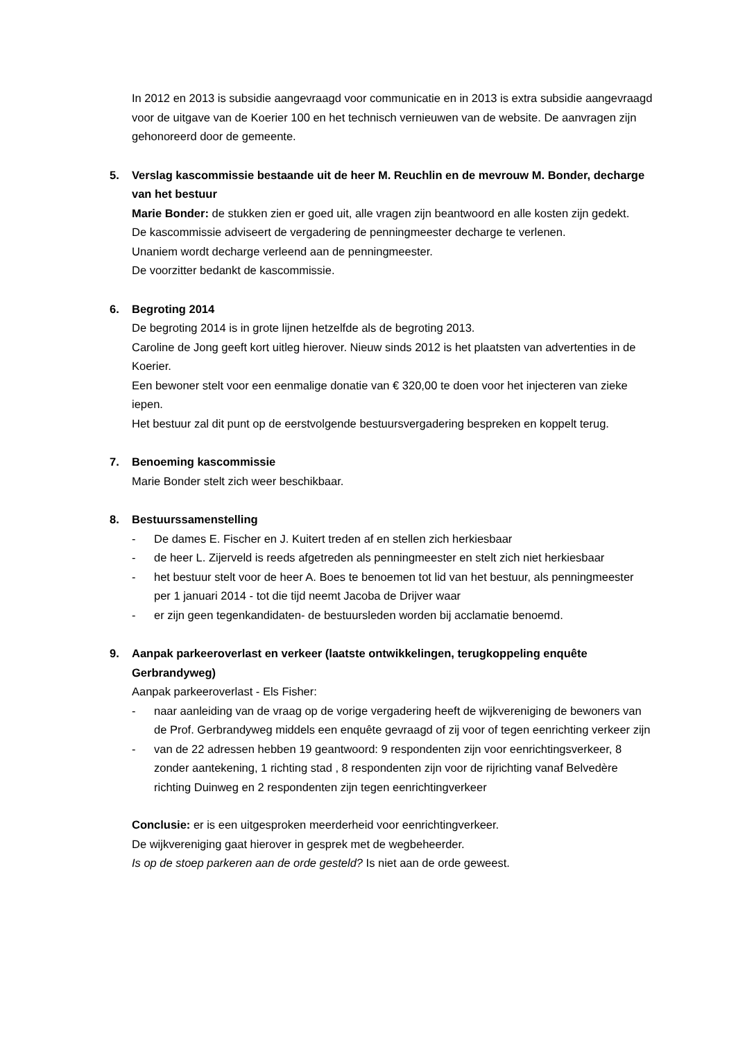In 2012 en 2013 is subsidie aangevraagd voor communicatie en in 2013 is extra subsidie aangevraagd voor de uitgave van de Koerier 100 en het technisch vernieuwen van de website. De aanvragen zijn gehonoreerd door de gemeente.
5. Verslag kascommissie bestaande uit de heer M. Reuchlin en de mevrouw M. Bonder, decharge van het bestuur
Marie Bonder: de stukken zien er goed uit, alle vragen zijn beantwoord en alle kosten zijn gedekt.
De kascommissie adviseert de vergadering de penningmeester decharge te verlenen.
Unaniem wordt decharge verleend aan de penningmeester.
De voorzitter bedankt de kascommissie.
6. Begroting 2014
De begroting 2014 is in grote lijnen hetzelfde als de begroting 2013.
Caroline de Jong geeft kort uitleg hierover. Nieuw sinds 2012 is het plaatsten van advertenties in de Koerier.
Een bewoner stelt voor een eenmalige donatie van € 320,00 te doen voor het injecteren van zieke iepen.
Het bestuur zal dit punt op de eerstvolgende bestuursvergadering bespreken en koppelt terug.
7. Benoeming kascommissie
Marie Bonder stelt zich weer beschikbaar.
8. Bestuurssamenstelling
- De dames E. Fischer en J. Kuitert treden af en stellen zich herkiesbaar
- de heer L. Zijerveld is reeds afgetreden als penningmeester en stelt zich niet herkiesbaar
- het bestuur stelt voor de heer A. Boes te benoemen tot lid van het bestuur, als penningmeester per 1 januari 2014 - tot die tijd neemt Jacoba de Drijver waar
- er zijn geen tegenkandidaten- de bestuursleden worden bij acclamatie benoemd.
9. Aanpak parkeeroverlast en verkeer (laatste ontwikkelingen, terugkoppeling enquête Gerbrandyweg)
Aanpak parkeeroverlast - Els Fisher:
- naar aanleiding van de vraag op de vorige vergadering heeft de wijkvereniging de bewoners van de Prof. Gerbrandyweg middels een enquête gevraagd of zij voor of tegen eenrichting verkeer zijn
- van de 22 adressen hebben 19 geantwoord: 9 respondenten zijn voor eenrichtingsverkeer, 8 zonder aantekening, 1 richting stad , 8 respondenten zijn voor de rijrichting vanaf Belvedère richting Duinweg en 2 respondenten zijn tegen eenrichtingverkeer
Conclusie: er is een uitgesproken meerderheid voor eenrichtingverkeer.
De wijkvereniging gaat hierover in gesprek met de wegbeheerder.
Is op de stoep parkeren aan de orde gesteld? Is niet aan de orde geweest.